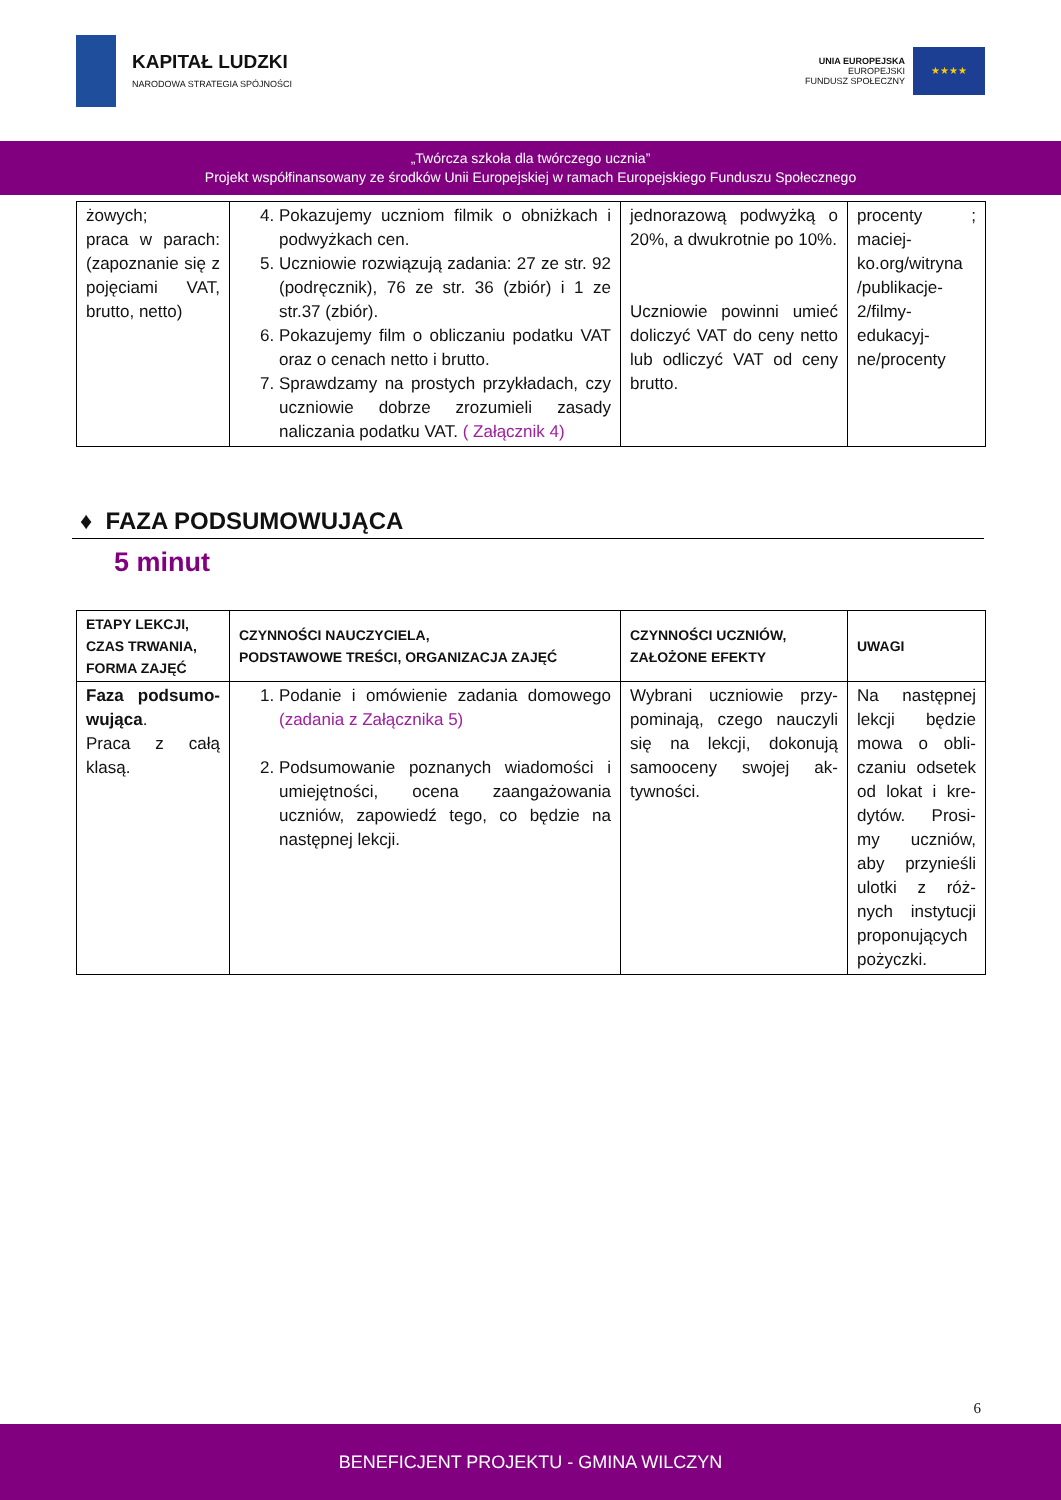KAPITAŁ LUDZKI
NARODOWA STRATEGIA SPÓJNOŚCI
UNIA EUROPEJSKA
EUROPEJSKI
FUNDUSZ SPOŁECZNY
★★★★
„Twórcza szkoła dla twórczego ucznia”
Projekt współfinansowany ze środków Unii Europejskiej w ramach Europejskiego Funduszu Społecznego
| żowych; praca w parach: (zapoznanie się z pojęciami VAT, brutto, netto) | 4. Pokazujemy uczniom filmik o obniżkach i podwyżkach cen. 5. Uczniowie rozwiązują zadania: 27 ze str. 92 (podręcznik), 76 ze str. 36 (zbiór) i 1 ze str.37 (zbiór). 6. Pokazujemy film o obliczaniu podatku VAT oraz o cenach netto i brutto. 7. Sprawdzamy na prostych przykładach, czy uczniowie dobrze zrozumieli zasady naliczania podatku VAT. ( Załącznik 4) | jednorazową podwyżką o 20%, a dwukrotnie po 10%. Uczniowie powinni umieć doliczyć VAT do ceny netto lub odliczyć VAT od ceny brutto. | procenty ; maciej-ko.org/witryna /publikacje-2/filmy-edukacyj-ne/procenty |
♦ FAZA PODSUMOWUJĄCA
5 minut
| ETAPY LEKCJI, CZAS TRWANIA, FORMA ZAJĘĆ | CZYNNOŚCI NAUCZYCIELA, PODSTAWOWE TREŚCI, ORGANIZACJA ZAJĘĆ | CZYNNOŚCI UCZNIÓW, ZAŁOŻONE EFEKTY | UWAGI |
| --- | --- | --- | --- |
| Faza podsumo-wująca . Praca z całą klasą. | 1. Podanie i omówienie zadania domowego (zadania z Załącznika 5) 2. Podsumowanie poznanych wiadomości i umiejętności, ocena zaangażowania uczniów, zapowiedź tego, co będzie na następnej lekcji. | Wybrani uczniowie przy-pominają, czego nauczyli się na lekcji, dokonują samooceny swojej ak-tywności. | Na następnej lekcji będzie mowa o obli-czaniu odsetek od lokat i kre-dytów. Prosi-my uczniów, aby przynieśli ulotki z róż-nych instytucji proponujących pożyczki. |
6
BENEFICJENT PROJEKTU - GMINA WILCZYN